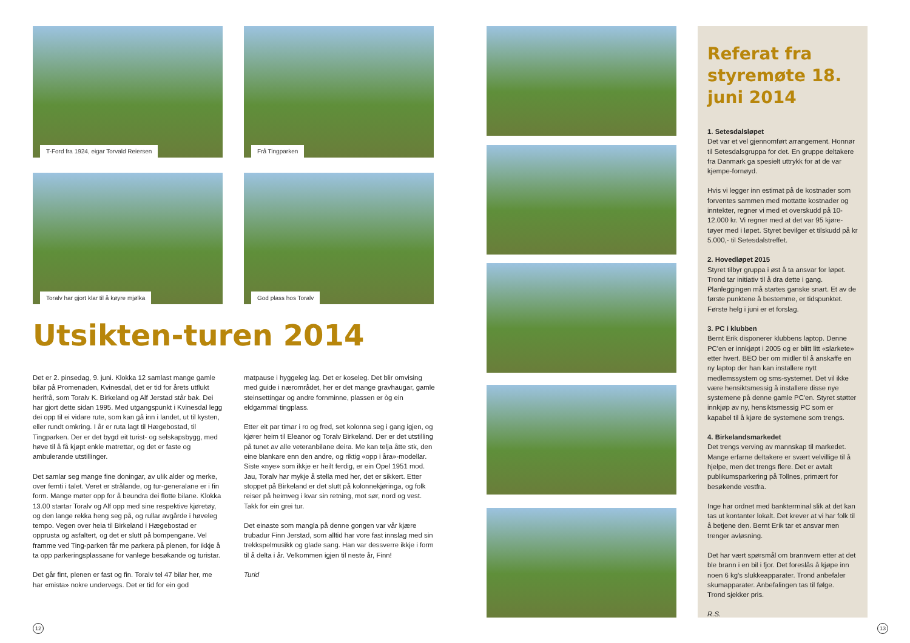T-Ford fra 1924, eigar Torvald Reiersen
Frå Tingparken
Toralv har gjort klar til å køyre mjølka
God plass hos Toralv
Utsikten-turen 2014
Det er 2. pinsedag, 9. juni. Klokka 12 samlast mange gamle bilar på Promenaden, Kvinesdal, det er tid for årets utflukt herifrå, som Toralv K. Birkeland og Alf Jerstad står bak. Dei har gjort dette sidan 1995. Med utgangspunkt i Kvinesdal legg dei opp til ei vidare rute, som kan gå inn i landet, ut til kysten, eller rundt omkring. I år er ruta lagt til Hægebostad, til Tingparken. Der er det bygd eit turist- og selskapsbygg, med høve til å få kjøpt enkle matrettar, og det er faste og ambulerande utstillinger.
Det samlar seg mange fine doningar, av ulik alder og merke, over femti i talet. Veret er strålande, og tur-generalane er i fin form. Mange møter opp for å beundra dei flotte bilane. Klokka 13.00 startar Toralv og Alf opp med sine respektive kjøretøy, og den lange rekka heng seg på, og rullar avgårde i høveleg tempo. Vegen over heia til Birkeland i Hægebostad er opprusta og asfaltert, og det er slutt på bompengane. Vel framme ved Ting-parken får me parkera på plenen, for ikkje å ta opp parkeringsplassane for vanlege besøkande og turistar.
Det går fint, plenen er fast og fin. Toralv tel 47 bilar her, me har «mista» nokre undervegs. Det er tid for ein god
matpause i hyggeleg lag. Det er koseleg. Det blir omvising med guide i nærområdet, her er det mange gravhaugar, gamle steinsettingar og andre fornminne, plassen er òg ein eldgammal tingplass.
Etter eit par timar i ro og fred, set kolonna seg i gang igjen, og kjører heim til Eleanor og Toralv Birkeland. Der er det utstilling på tunet av alle veteranbilane deira. Me kan telja åtte stk, den eine blankare enn den andre, og riktig «opp i åra»-modellar. Siste «nye» som ikkje er heilt ferdig, er ein Opel 1951 mod. Jau, Toralv har mykje å stella med her, det er sikkert. Etter stoppet på Birkeland er det slutt på kolonnekjøringa, og folk reiser på heimveg i kvar sin retning, mot sør, nord og vest.
Takk for ein grei tur.
Det einaste som mangla på denne gongen var vår kjære trubadur Finn Jerstad, som alltid har vore fast innslag med sin trekkspelmusikk og glade sang. Han var dessverre ikkje i form til å delta i år. Velkommen igjen til neste år, Finn!
Turid
Referat fra styremøte 18. juni 2014
1. Setesdalsløpet
Det var et vel gjennomført arrangement. Honnør til Setesdalsgruppa for det. En gruppe deltakere fra Danmark ga spesielt uttrykk for at de var kjempe-fornøyd.
Hvis vi legger inn estimat på de kostnader som forventes sammen med mottatte kostnader og inntekter, regner vi med et overskudd på 10-12.000 kr. Vi regner med at det var 95 kjøre-tøyer med i løpet. Styret bevilger et tilskudd på kr 5.000,- til Setesdalstreffet.
2. Hovedløpet 2015
Styret tilbyr gruppa i øst å ta ansvar for løpet. Trond tar initiativ til å dra dette i gang. Planleggingen må startes ganske snart. Et av de første punktene å bestemme, er tidspunktet. Første helg i juni er et forslag.
3. PC i klubben
Bernt Erik disponerer klubbens laptop. Denne PC'en er innkjøpt i 2005 og er blitt litt «slarkete» etter hvert. BEO ber om midler til å anskaffe en ny laptop der han kan installere nytt medlemssystem og sms-systemet. Det vil ikke være hensiktsmessig å installere disse nye systemene på denne gamle PC'en. Styret støtter innkjøp av ny, hensiktsmessig PC som er kapabel til å kjøre de systemene som trengs.
4. Birkelandsmarkedet
Det trengs verving av mannskap til markedet. Mange erfarne deltakere er svært velvillige til å hjelpe, men det trengs flere. Det er avtalt publikumsparkering på Tollnes, primært for besøkende vestfra.
Inge har ordnet med bankterminal slik at det kan tas ut kontanter lokalt. Det krever at vi har folk til å betjene den. Bernt Erik tar et ansvar men trenger avløsning.
Det har vært spørsmål om brannvern etter at det ble brann i en bil i fjor. Det foreslås å kjøpe inn noen 6 kg's slukkeapparater. Trond anbefaler skumapparater. Anbefalingen tas til følge.
Trond sjekker pris.
R.S.
12 13